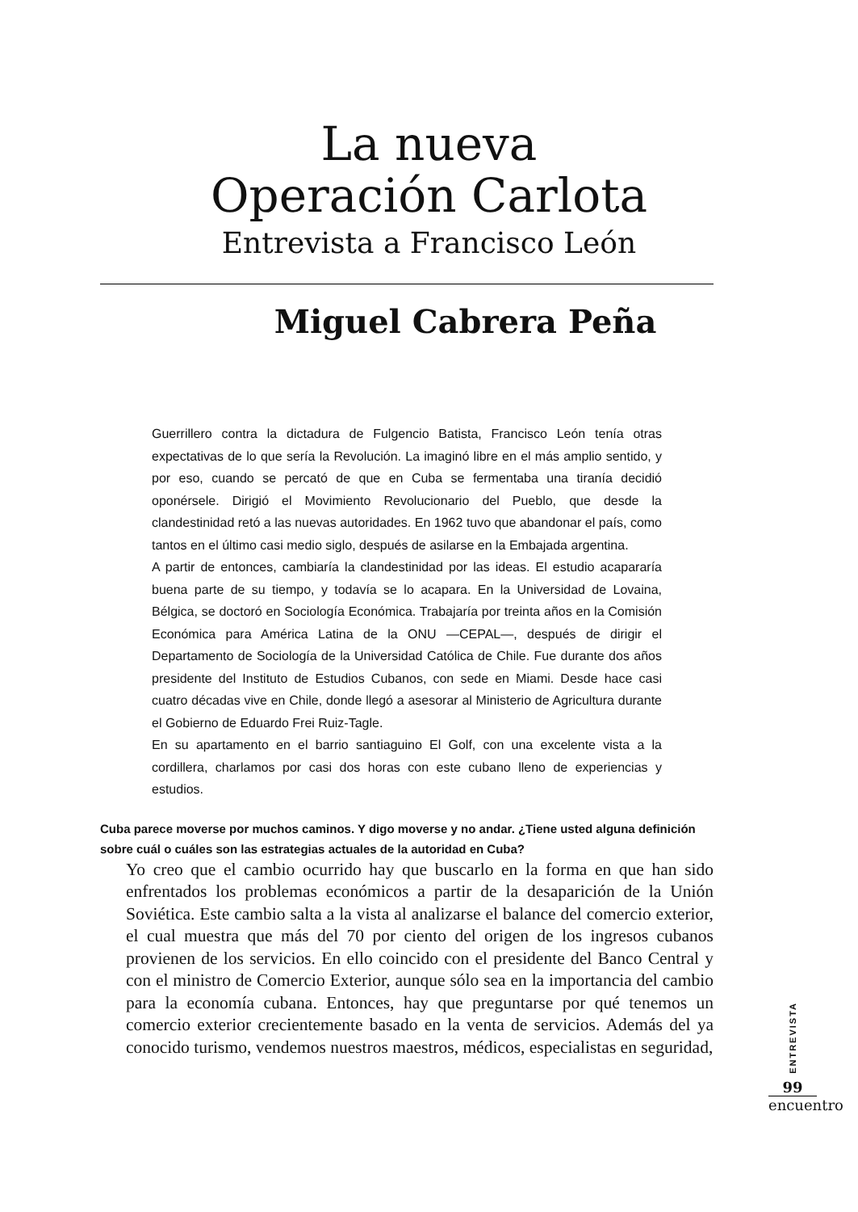La nueva
Operación Carlota
Entrevista a Francisco León
Miguel Cabrera Peña
Guerrillero contra la dictadura de Fulgencio Batista, Francisco León tenía otras expectativas de lo que sería la Revolución. La imaginó libre en el más amplio sentido, y por eso, cuando se percató de que en Cuba se fermentaba una tiranía decidió oponérsele. Dirigió el Movimiento Revolucionario del Pueblo, que desde la clandestinidad retó a las nuevas autoridades. En 1962 tuvo que abandonar el país, como tantos en el último casi medio siglo, después de asilarse en la Embajada argentina.
A partir de entonces, cambiaría la clandestinidad por las ideas. El estudio acapararía buena parte de su tiempo, y todavía se lo acapara. En la Universidad de Lovaina, Bélgica, se doctoró en Sociología Económica. Trabajaría por treinta años en la Comisión Económica para América Latina de la ONU —CEPAL—, después de dirigir el Departamento de Sociología de la Universidad Católica de Chile. Fue durante dos años presidente del Instituto de Estudios Cubanos, con sede en Miami. Desde hace casi cuatro décadas vive en Chile, donde llegó a asesorar al Ministerio de Agricultura durante el Gobierno de Eduardo Frei Ruiz-Tagle.
En su apartamento en el barrio santiaguino El Golf, con una excelente vista a la cordillera, charlamos por casi dos horas con este cubano lleno de experiencias y estudios.
Cuba parece moverse por muchos caminos. Y digo moverse y no andar. ¿Tiene usted alguna definición sobre cuál o cuáles son las estrategias actuales de la autoridad en Cuba?
Yo creo que el cambio ocurrido hay que buscarlo en la forma en que han sido enfrentados los problemas económicos a partir de la desaparición de la Unión Soviética. Este cambio salta a la vista al analizarse el balance del comercio exterior, el cual muestra que más del 70 por ciento del origen de los ingresos cubanos provienen de los servicios. En ello coincido con el presidente del Banco Central y con el ministro de Comercio Exterior, aunque sólo sea en la importancia del cambio para la economía cubana. Entonces, hay que preguntarse por qué tenemos un comercio exterior crecientemente basado en la venta de servicios. Además del ya conocido turismo, vendemos nuestros maestros, médicos, especialistas en seguridad,
ENTREVISTA
99
encuentro